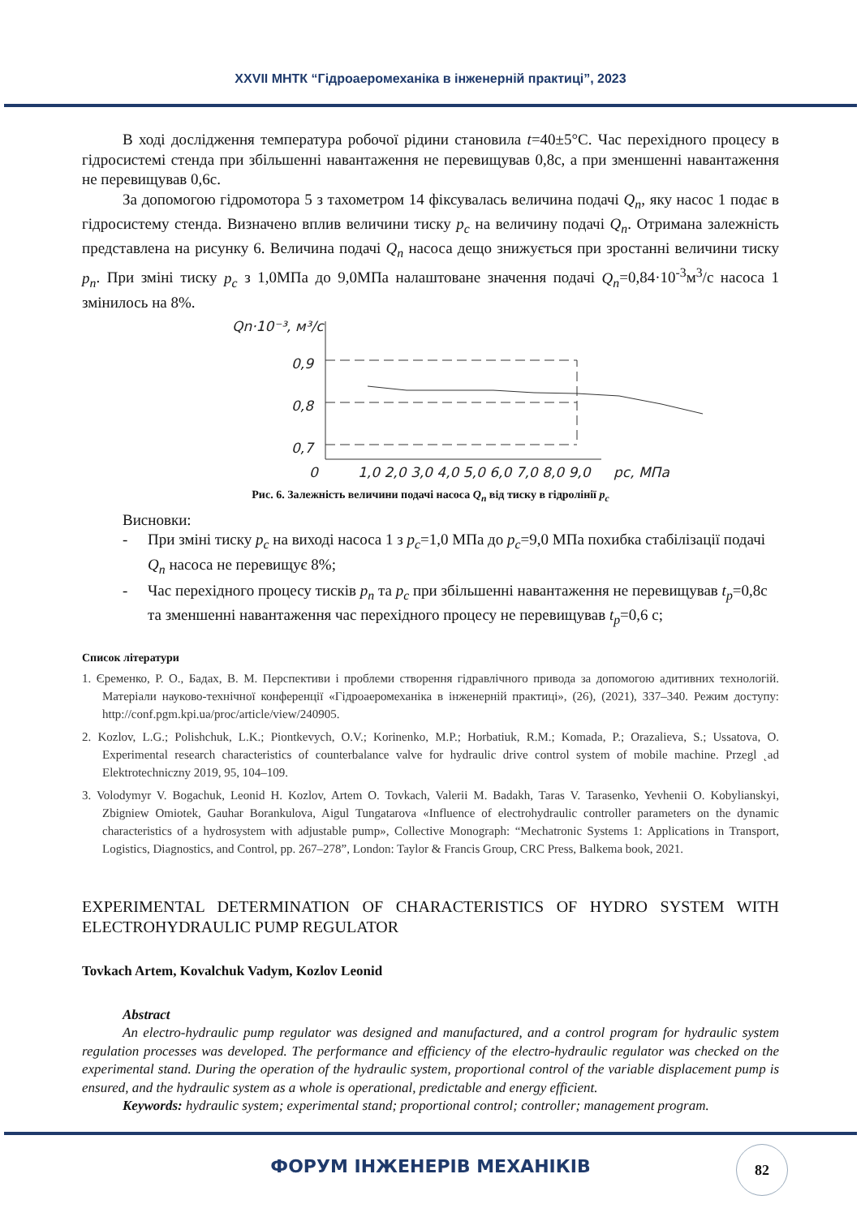XXVII МНТК “Гідроаеромеханіка в інженерній практиці”, 2023
В ході дослідження температура робочої рідини становила t=40±5°C. Час перехідного процесу в гідросистемі стенда при збільшенні навантаження не перевищував 0,8с, а при зменшенні навантаження не перевищував 0,6с.
За допомогою гідромотора 5 з тахометром 14 фіксувалась величина подачі Q<sub>n</sub>, яку насос 1 подає в гідросистему стенда. Визначено вплив величини тиску p<sub>c</sub> на величину подачі Q<sub>n</sub>. Отримана залежність представлена на рисунку 6. Величина подачі Q<sub>n</sub> насоса дещо знижується при зростанні величини тиску p<sub>n</sub>. При зміні тиску p<sub>c</sub> з 1,0МПа до 9,0МПа налаштоване значення подачі Q<sub>n</sub>=0,84·10<sup>-3</sup>м<sup>3</sup>/с насоса 1 змінилось на 8%.
Qn·10⁻³, м³/с
0,9
0,8
0,7
0
1,0 2,0 3,0 4,0 5,0 6,0 7,0 8,0 9,0
pc, МПа
Рис. 6. Залежність величини подачі насоса Q<sub>n</sub> від тиску в гідролінії p<sub>c</sub>
Висновки:
- При зміні тиску p<sub>c</sub> на виході насоса 1 з p<sub>c</sub>=1,0 МПа до p<sub>c</sub>=9,0 МПа похибка стабілізації подачі Q<sub>n</sub> насоса не перевищує 8%;
- Час перехідного процесу тисків p<sub>n</sub> та p<sub>c</sub> при збільшенні навантаження не перевищував t<sub>p</sub>=0,8с та зменшенні навантаження час перехідного процесу не перевищував t<sub>p</sub>=0,6 с;
Список літератури
1. Єременко, Р. О., Бадах, В. М. Перспективи і проблеми створення гідравлічного привода за допомогою адитивних технологій. Матеріали науково-технічної конференції «Гідроаеромеханіка в інженерній практиці», (26), (2021), 337–340. Режим доступу: http://conf.pgm.kpi.ua/proc/article/view/240905.
2. Kozlov, L.G.; Polishchuk, L.K.; Piontkevych, O.V.; Korinenko, M.P.; Horbatiuk, R.M.; Komada, P.; Orazalieva, S.; Ussatova, O. Experimental research characteristics of counterbalance valve for hydraulic drive control system of mobile machine. Przegl ˛ad Elektrotechniczny 2019, 95, 104–109.
3. Volodymyr V. Bogachuk, Leonid H. Kozlov, Artem O. Tovkach, Valerii M. Badakh, Taras V. Tarasenko, Yevhenii O. Kobylianskyi, Zbigniew Omiotek, Gauhar Borankulova, Aigul Tungatarova «Influence of electrohydraulic controller parameters on the dynamic characteristics of a hydrosystem with adjustable pump», Collective Monograph: “Mechatronic Systems 1: Applications in Transport, Logistics, Diagnostics, and Control, pp. 267–278”, London: Taylor & Francis Group, CRC Press, Balkema book, 2021.
EXPERIMENTAL DETERMINATION OF CHARACTERISTICS OF HYDRO SYSTEM WITH ELECTROHYDRAULIC PUMP REGULATOR
Tovkach Artem, Kovalchuk Vadym, Kozlov Leonid
Abstract
An electro-hydraulic pump regulator was designed and manufactured, and a control program for hydraulic system regulation processes was developed. The performance and efficiency of the electro-hydraulic regulator was checked on the experimental stand. During the operation of the hydraulic system, proportional control of the variable displacement pump is ensured, and the hydraulic system as a whole is operational, predictable and energy efficient.
Keywords: hydraulic system; experimental stand; proportional control; controller; management program.
ФОРУМ ІНЖЕНЕРІВ МЕХАНІКІВ
82